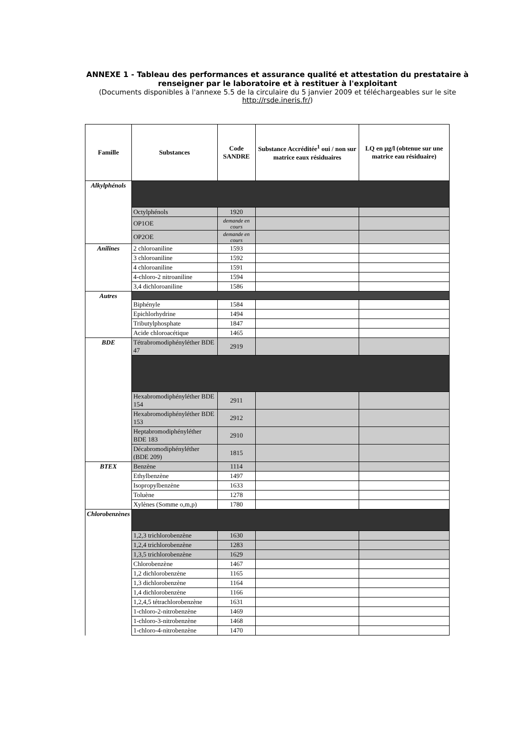ANNEXE 1 - Tableau des performances et assurance qualité et attestation du prestataire à renseigner par le laboratoire et à restituer à l'exploitant
(Documents disponibles à l'annexe 5.5 de la circulaire du 5 janvier 2009 et téléchargeables sur le site http://rsde.ineris.fr/)
| Famille | Substances | Code SANDRE | Substance Accréditée<sup>1</sup> oui / non sur matrice eaux résiduaires | LQ en µg/l (obtenue sur une matrice eau résiduaire) |
| --- | --- | --- | --- | --- |
| Alkylphénols | | | | |
| | Octylphénols | 1920 | | |
| | OP1OE | demande en cours | | |
| | OP2OE | demande en cours | | |
| Anilines | 2 chloroaniline | 1593 | | |
| | 3 chloroaniline | 1592 | | |
| | 4 chloroaniline | 1591 | | |
| | 4-chloro-2 nitroaniline | 1594 | | |
| | 3,4 dichloroaniline | 1586 | | |
| Autres | | | | |
| | Biphényle | 1584 | | |
| | Epichlorhydrine | 1494 | | |
| | Tributylphosphate | 1847 | | |
| | Acide chloroacétique | 1465 | | |
| BDE | Tétrabromodiphényléther BDE 47 | 2919 | | |
| | Hexabromodiphényléther BDE 154 | 2911 | | |
| | Hexabromodiphényléther BDE 153 | 2912 | | |
| | Heptabromodiphényléther BDE 183 | 2910 | | |
| | Décabromodiphényléther (BDE 209) | 1815 | | |
| BTEX | Benzène | 1114 | | |
| | Ethylbenzène | 1497 | | |
| | Isopropylbenzène | 1633 | | |
| | Toluène | 1278 | | |
| | Xylènes (Somme o,m,p) | 1780 | | |
| Chlorobenzènes | | | | |
| | 1,2,3 trichlorobenzène | 1630 | | |
| | 1,2,4 trichlorobenzène | 1283 | | |
| | 1,3,5 trichlorobenzène | 1629 | | |
| | Chlorobenzène | 1467 | | |
| | 1,2 dichlorobenzène | 1165 | | |
| | 1,3 dichlorobenzène | 1164 | | |
| | 1,4 dichlorobenzène | 1166 | | |
| | 1,2,4,5 tétrachlorobenzène | 1631 | | |
| | 1-chloro-2-nitrobenzène | 1469 | | |
| | 1-chloro-3-nitrobenzène | 1468 | | |
| | 1-chloro-4-nitrobenzène | 1470 | | |